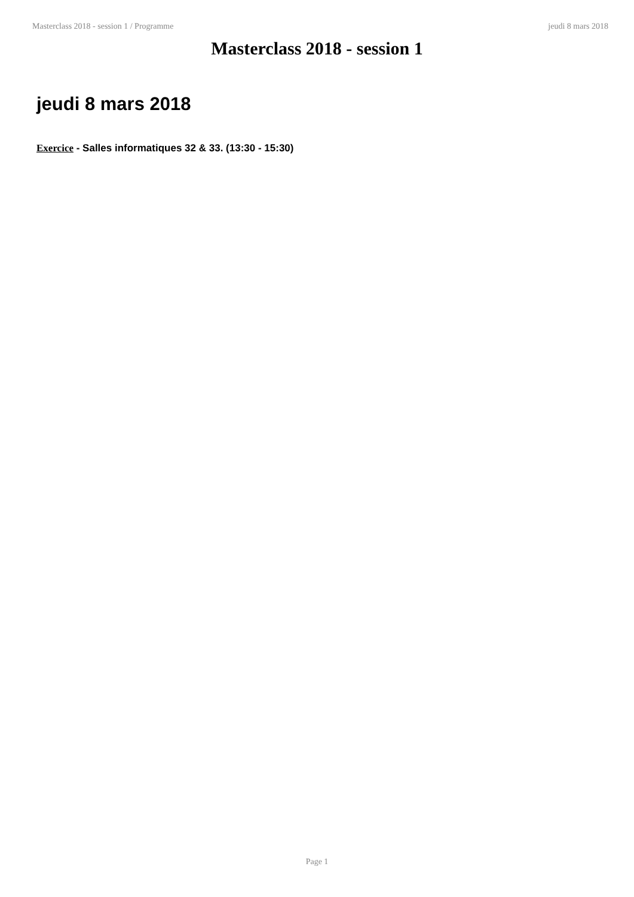Masterclass 2018 - session 1 / Programme jeudi 8 mars 2018
Masterclass 2018 - session 1
jeudi 8 mars 2018
Exercice - Salles informatiques 32 & 33. (13:30 - 15:30)
Page 1